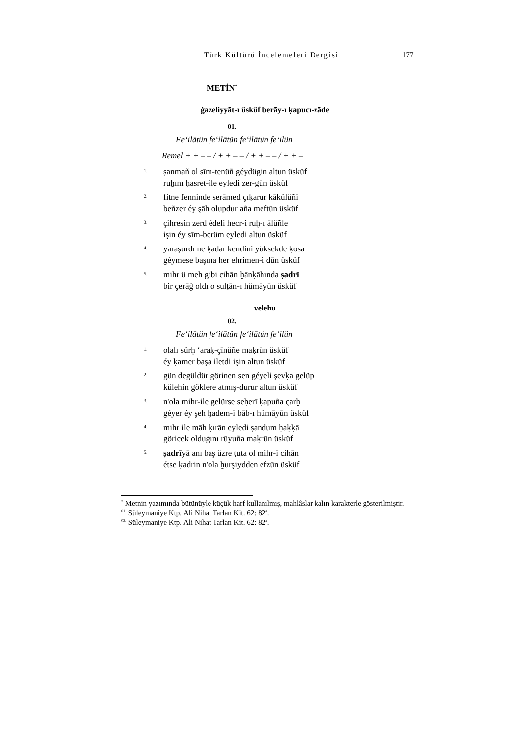Türk Kültürü İncelemeleri Dergisi 177
METİN<sup>*</sup>
ġazeliyyāt-ı üsküf berāy-ı ḳapucı-zāde
01.
Fe‘ilātün fe‘ilātün fe‘ilātün fe‘ilün
Remel + + – – / + + – – / + + – – / + + –
1.
ṣanmañ ol sīm-tenüñ géydügin altun üsküf
ruḫını ḥasret-ile eyledi zer-gūn üsküf
2.
fitne fenninde serāmed çıḳarur kākülüñi
beñzer éy şāh olupdur aña meftūn üsküf
3.
çihresin zerd édeli hecr-i ruḫ-ı ālüñle
işin éy sīm-berüm eyledi altun üsküf
4.
yaraşurdı ne ḳadar kendini yüksekde ḳosa
géymese başına her ehrimen-i dūn üsküf
5.
mihr ü meh gibi cihān ḫānḳāhında ṣadrī
bir çerāġ oldı o sulṭān-ı hümāyūn üsküf
velehu
02.
Fe‘ilātün fe‘ilātün fe‘ilātün fe‘ilün
1.
olalı sürḫ ‘araḳ-çīnüñe maḳrūn üsküf
éy ḳamer başa iletdi işin altun üsküf
2.
gün degüldür görinen sen géyeli şevḳa gelüp
külehin göklere atmış-durur altun üsküf
3.
n'ola mihr-ile gelürse seḥerī ḳapuña çarḫ
géyer éy şeh ḫadem-i bāb-ı hümāyūn üsküf
4.
mihr ile māh ḳırān eyledi ṣandum ḥaḳḳā
göricek olduġını rūyuña maḳrūn üsküf
5.
ṣadrīyā anı baş üzre ṭuta ol mihr-i cihān
étse ḳadrin n'ola ḫurşiydden efzūn üsküf
<sup>*</sup> Metnin yazımında bütünüyle küçük harf kullanılmış, mahlâslar kalın karakterle gösterilmiştir.
<sup>01.</sup> Süleymaniye Ktp. Ali Nihat Tarlan Kit. 62: 82<sup>a</sup>.
<sup>02.</sup> Süleymaniye Ktp. Ali Nihat Tarlan Kit. 62: 82<sup>a</sup>.